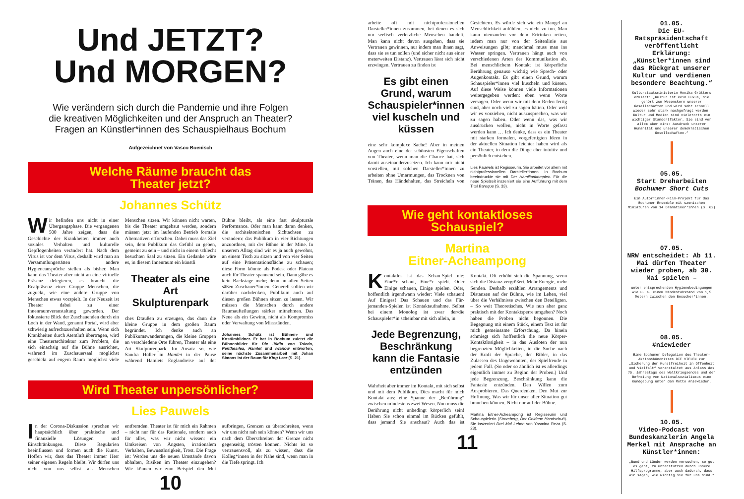Und JETZT?
Und MORGEN?
Wie verändern sich durch die Pandemie und ihre Folgen
die kreativen Möglichkeiten und der Anspruch an Theater?
Fragen an Künstler*innen des Schauspielhaus Bochum
Aufgezeichnet von Vasco Boenisch
Welche Räume braucht das
Theater jetzt?
Johannes Schütz
Wir befinden uns nicht in einer Übergangsphase. Die vergangenen 500 Jahre zeigen, dass die Geschichte der Krankheiten immer auch soziales Verhalten und kulturelle Gepflogenheiten verändert hat. Nach dem Virus ist vor dem Virus, deshalb wird man an Versammlungsstätten andere Hygieneansprüche stellen als bisher. Man kann das Theater aber nicht an eine virtuelle Präsenz delegieren, es braucht die Realpräsenz einer Gruppe Menschen, die zuguckt, wie eine andere Gruppe von Menschen etwas vorspielt. In der Neuzeit ist Theater dabei zu einer Innenraumveranstaltung geworden. Der fokussierte Blick der Zuschauenden durch ein Loch in der Wand, genannt Portal, wird aber schwierig aufrechtzuerhalten sein. Wenn sich Krankheiten durch Atemluft übertragen, wird eine Theaterarchitektur zum Problem, die sich einachsig auf die Bühne ausrichtet, während im Zuschauersaal möglichst geschickt auf engem Raum möglichst viele Menschen sitzen. Wir können nicht warten, bis die Theater umgebaut werden, sondern müssen jetzt im laufenden Betrieb formale Alternativen erforschen. Dabei muss das Ziel sein, dem Publikum das Gefühl zu geben, gemeint zu sein – und nicht in einem schlecht besuchten Saal zu sitzen. Ein Gedanke wäre es, in diesem Innenraum ein künstli
Theater als eine Art Skulpturenpark
ches Draußen zu erzeugen, das dann die kleine Gruppe in dem großen Raum begründet. Ich denke auch an Publikumswanderungen, die kleine Gruppen an verschiedene Orte führen, Theater als eine Art Skulpturenpark. Im Ansatz so, wie Sandra Hüller in Hamlet in der Pause während Hamlets Englandreise auf der Bühne bleibt, als eine fast skulpturale Performance. Oder man kann daran denken, die architektonischen Sichtachsen zu verändern: das Publikum in vier Richtungen anzuordnen, mit der Bühne in der Mitte. In unserem Alltag sind wir es ja auch gewohnt, an einem Tisch zu sitzen und von vier Seiten auf eine Präsentationsfläche zu schauen; diese Form könnte als Podest oder Plateau auch für Theater spannend sein. Dann gäbe es kein Backstage mehr; denn an allen Seiten säßen Zuschauer*innen. Generell sollten wir darüber nachdenken, Publikum auch auf diesen großen Bühnen sitzen zu lassen. Wir müssen die Menschen durch andere Raumaufteilungen stärker mitnehmen. Das Neue als ein Gewinn, nicht als Kompromiss oder Verwaltung von Missständen.
Johannes Schütz ist Bühnen- und Kostümbildner. Er hat in Bochum zuletzt die Bühnenbilder für Die Jüdin von Toledo, Penthesilea, Hamlet und Iwanow entworfen; seine nächste Zusammenarbeit mit Johan Simons ist der Raum für King Lear (S. 21).
Wird Theater unpersönlicher?
Lies Pauwels
In der Corona-Diskussion sprechen wir hauptsächlich über praktische und finanzielle Lösungen und Einschränkungen. Diese Regularien beeinflussen und formen auch die Kunst. Hoffen wir, dass das Theater immer Herr seiner eigenen Regeln bleibt. Wir dürfen uns nicht von uns selbst als Menschen entfremden. Theater ist für mich ein Rahmen – nicht nur für das Rationale, sondern auch für alles, was wir nicht wissen: ein Umkreisen von Ängsten, irrationalem Verhalten, Bewusstlosigkeit, Trost. Die Frage ist: Werden uns die neuen Umstände davon abhalten, Risiken im Theater einzugehen? Wie können wir zum Beispiel den Mut aufbringen, Grenzen zu überschreiten, wenn wir uns nicht nah sein können? Wenn wir uns nach dem Überschreiten der Grenze nicht gegenseitig trösten können. Nichts ist so vertrauensvoll, als zu wissen, dass die Kolleg*innen in der Nähe sind, wenn man in die Tiefe springt. Ich
10
arbeite oft mit nichtprofessionellen Darsteller*innen zusammen, bei denen es sich um seelisch verletzliche Menschen handelt. Man kann nicht davon ausgehen, dass sie Vertrauen gewinnen, nur indem man ihnen sagt, dass sie es tun sollen (und sicher nicht aus einer meterweiten Distanz). Vertrauen lässt sich nicht erzwingen. Vertrauen zu finden ist
Es gibt einen Grund, warum Schauspieler*innen viel kuscheln und küssen
eine sehr komplexe Sache! Aber in meinen Augen auch eine der schönsten Eigenschaften von Theater, wenn man die Chance hat, sich damit auseinanderzusetzen. Ich kann mir nicht vorstellen, mit solchen Darsteller*innen zu arbeiten ohne Umarmungen, das Trocknen von Tränen, das Händehalten, das Streicheln von Gesichtern. Es würde sich wie ein Mangel an Menschlichkeit anfühlen, es nicht zu tun. Man kann niemanden vor dem Ertrinken retten, indem man nur von der Seitenlinie aus Anweisungen gibt; manchmal muss man ins Wasser springen. Vertrauen hängt auch von verschiedenen Arten der Kommunikation ab. Bei menschlichem Kontakt ist körperliche Berührung genauso wichtig wie Sprech- oder Augenkontakt. Es gibt einen Grund, warum Schauspieler*innen viel kuscheln und küssen. Auf diese Weise können viele Informationen weitergegeben werden: eben wenn Worte versagen. Oder wenn wir mit dem Reden fertig sind, aber noch viel zu sagen hätten. Oder weil wir es vorziehen, nicht auszusprechen, was wir zu sagen haben. Oder wenn das, was wir ausdrücken wollen, nicht in Worte gefasst werden kann … Ich denke, dass es ein Theater mit starken formalen, vorgefertigten Ideen in der aktuellen Situation leichter haben wird als ein Theater, in dem die Dinge eher intuitiv und persönlich entstehen.
Lies Pauwels ist Regisseurin. Sie arbeitet vor allem mit nichtprofessionellen Darsteller*innen. In Bochum beeindruckte sie mit Der Hamiltonkomplex. Für die neue Spielzeit inszeniert sie eine Aufführung mit dem Titel Baroque (S. 33).
Wie geht kontaktloses
Schauspiel?
Martina
Eitner-Acheampong
Kontaktlos ist das Schau-Spiel nie: Eine*r schaut, Eine*r spielt. Oder Einige schauen, Einige spielen. Oder, hoffentlich irgendwann wieder: Viele schauen! Auf Einiges! Das Schauen und das Für-jemanden-Spielen ist Kontaktaufnahme. Selbst bei einem Monolog ist zwar der/die Schauspieler*in scheinbar mit sich allein, in
Jede Begrenzung, Beschränkung kann die Fantasie entzünden
Wahrheit aber immer im Kontakt, mit sich selbst und mit dem Publikum. Dies macht für mich Kontakt aus: eine Spanne der „Berührung“ zwischen mindestens zwei Wesen. Nun muss die Berührung nicht unbedingt körperlich sein! Haben Sie schon einmal im Rücken gefühlt, dass jemand Sie anschaut? Auch das ist Kontakt. Oft erhöht sich die Spannung, wenn sich die Distanz vergrößert. Mehr Energie, mehr Senden. Deshalb erzählen Arrangements und Distanzen auf der Bühne, wie im Leben, viel über die Verhältnisse zwischen den Beteiligten. – So weit Theoretisches. Wie nun aber ganz praktisch mit der Kontaktsperre umgehen? Noch haben die Proben nicht begonnen. Die Begegnung mit einem Stück, einem Text ist für mich gemeinsame Erforschung. Da hinein schmiegt sich hoffentlich die neue Körper-Kontaktlosigkeit – in das Ausloten der nun begrenzten Möglichkeiten, in die Suche nach der Kraft der Sprache, der Bilder, in das Zulassen des Ungewohnten, der Spielfreude in jedem Fall. (So oder so ähnlich ist es allerdings eigentlich immer zu Beginn der Proben.) Und jede Begrenzung, Beschränkung kann die Fantasie entzünden. Den Willen zum Ausprobieren. Das Querdenken. Den Mut zur Hoffnung. Was wir für unser aller Situation gut brauchen können. Nicht nur auf der Bühne.
Martina Eitner-Acheampong ist Regisseurin und Schauspielerin (Stromberg, Der Goldene Handschuh). Sie inszeniert Drei Mal Leben von Yasmina Reza (S. 23).
11
01.05.
Die EU-Ratspräsidentschaft veröffentlicht Erklärung: „Künstler*innen sind das Rückgrat unserer Kultur und verdienen besondere Beachtung.“
Kulturstaatsministerin Monika Grütters erklärt: „Kultur ist kein Luxus, sie gehört zum Wesenskern unserer Gesellschaften und wird sehr schnell wieder sehr stark nachgefragt werden. Kultur und Medien sind vielerorts ein wichtiger Standortfaktor. Sie sind vor allem aber eins: Ausdruck unserer Humanität und unserer demokratischen Gesellschaften.“
05.05.
Start Dreharbeiten Bochumer Short Cuts
Ein Autor*innen-Film-Projekt für das Bochumer Ensemble mit szenischen Miniaturen von 14 Dramatiker*innen (S. 62)
07.05.
NRW entscheidet: Ab 11. Mai dürfen Theater wieder proben, ab 30. Mai spielen –
unter entsprechenden Hygienebedingungen wie u. a. einem Mindestabstand von 1,5 Metern zwischen den Besucher*innen.
08.05.
#niewieder
Eine Bochumer Delegation des Theater-Aktionsbündnisses DIE VIELEN zur „Sicherung der Kunstfreiheit in Offenheit und Vielfalt“ veranstaltet aus Anlass des 75. Jahrestags des Weltkriegsendes und der Befreiung vom Nationalsozialismus eine Kundgebung unter dem Motto #niewieder.
10.05.
Video-Podcast von Bundeskanzlerin Angela Merkel mit Ansprache an Künstler*innen:
„Bund und Länder werden versuchen, so gut es geht, zu unterstützen durch unsere Hilfsprogramme, aber auch dadurch, dass wir sagen, wie wichtig Sie für uns sind.“